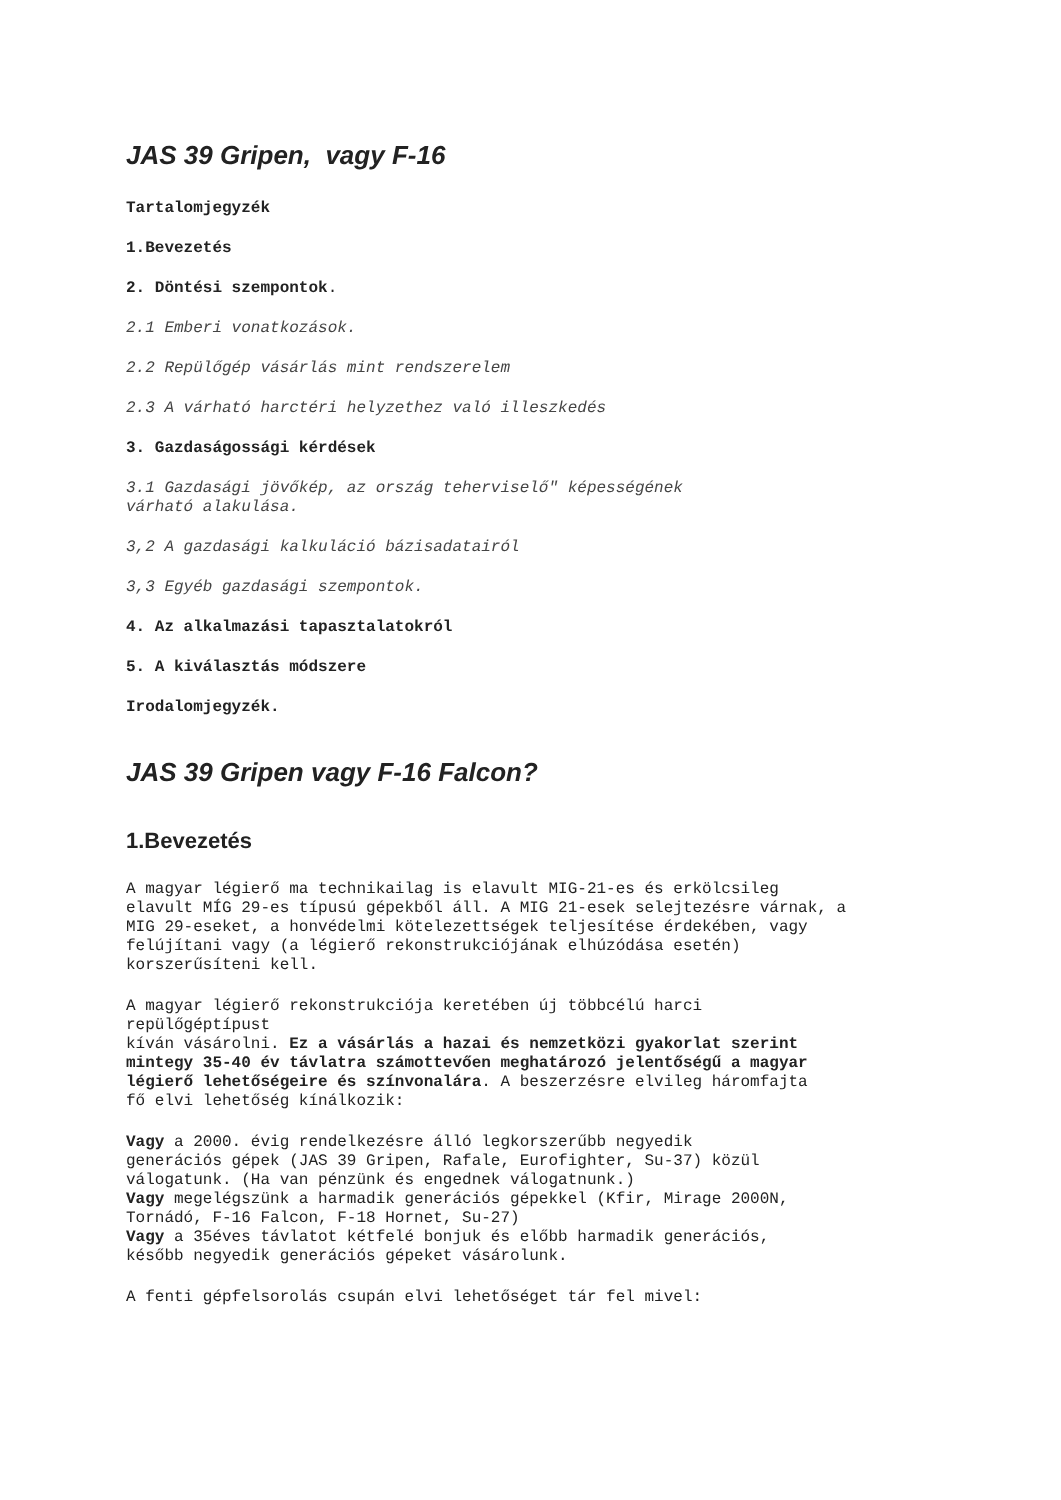JAS 39 Gripen, vagy F-16
Tartalomjegyzék
1.Bevezetés
2. Döntési szempontok.
2.1 Emberi vonatkozások.
2.2 Repülőgép vásárlás mint rendszerelem
2.3 A várható harctéri helyzethez való illeszkedés
3. Gazdaságossági kérdések
3.1 Gazdasági jövőkép, az ország teherviselő" képességének
várható alakulása.
3,2 A gazdasági kalkuláció bázisadatairól
3,3 Egyéb gazdasági szempontok.
4. Az alkalmazási tapasztalatokról
5. A kiválasztás módszere
Irodalomjegyzék.
JAS 39 Gripen vagy F-16 Falcon?
1.Bevezetés
A magyar légierő ma technikailag is elavult MIG-21-es és erkölcsileg
elavult MÍG 29-es típusú gépekből áll. A MIG 21-esek selejtezésre várnak, a
MIG 29-eseket, a honvédelmi kötelezettségek teljesítése érdekében, vagy
felújítani vagy (a légierő rekonstrukciójának elhúzódása esetén)
korszerűsíteni kell.
A magyar légierő rekonstrukciója keretében új többcélú harci
repülőgéptípust
kíván vásárolni. Ez a vásárlás a hazai és nemzetközi gyakorlat szerint
mintegy 35-40 év távlatra számottevően meghatározó jelentőségű a magyar
légierő lehetőségeire és színvonalára. A beszerzésre elvileg háromfajta
fő elvi lehetőség kínálkozik:
Vagy a 2000. évig rendelkezésre álló legkorszerűbb negyedik
generációs gépek (JAS 39 Gripen, Rafale, Eurofighter, Su-37) közül
válogatunk. (Ha van pénzünk és engednek válogatnunk.)
Vagy megelégszünk a harmadik generációs gépekkel (Kfir, Mirage 2000N,
Tornádó, F-16 Falcon, F-18 Hornet, Su-27)
Vagy a 35éves távlatot kétfelé bonjuk és előbb harmadik generációs,
később negyedik generációs gépeket vásárolunk.
A fenti gépfelsorolás csupán elvi lehetőséget tár fel mivel: